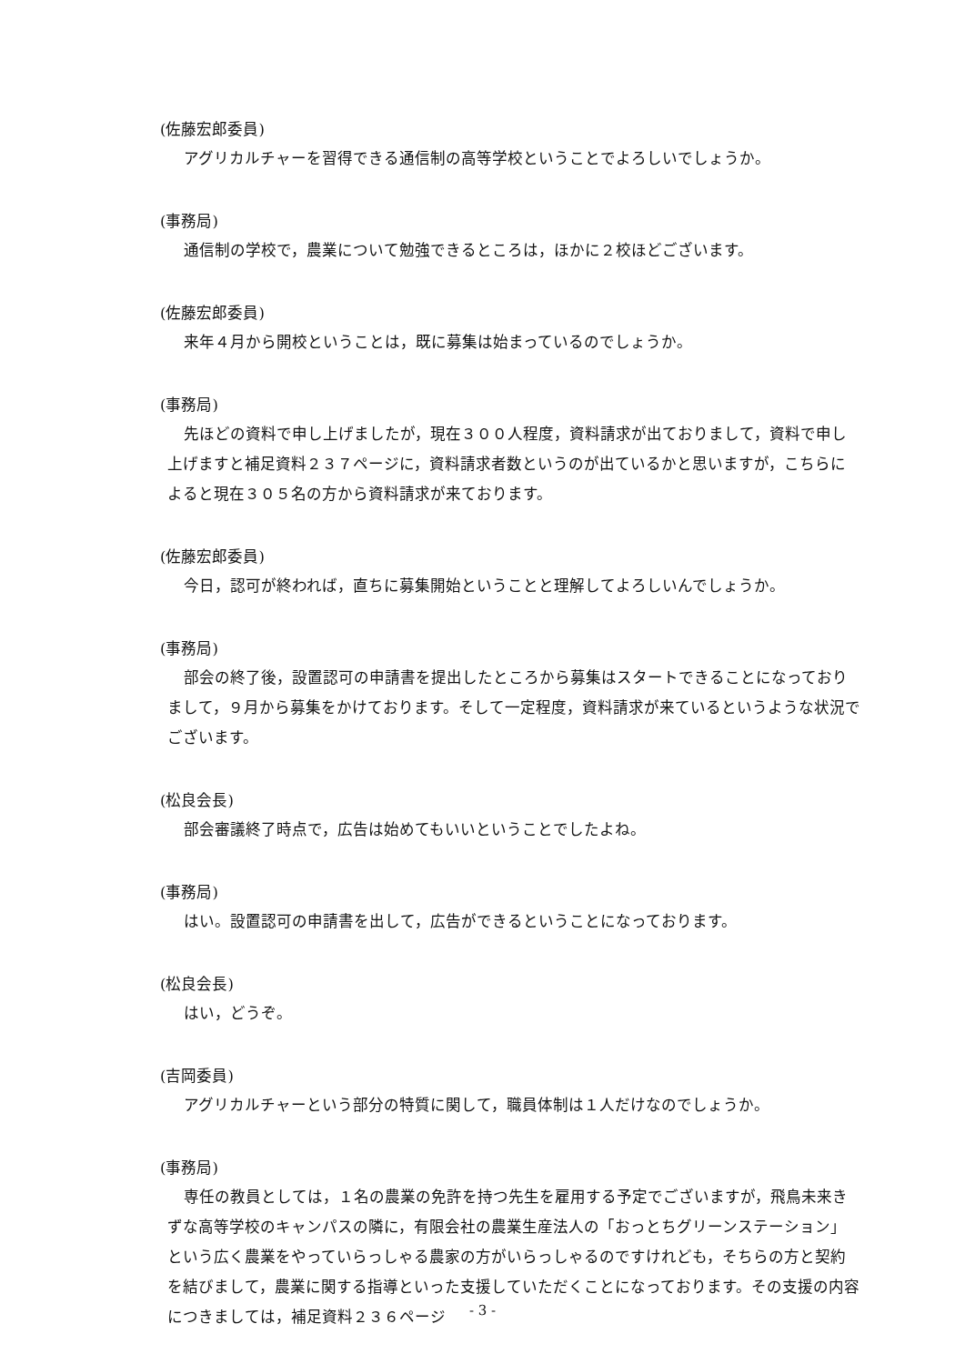(佐藤宏郎委員)
アグリカルチャーを習得できる通信制の高等学校ということでよろしいでしょうか。
(事務局)
通信制の学校で，農業について勉強できるところは，ほかに２校ほどございます。
(佐藤宏郎委員)
来年４月から開校ということは，既に募集は始まっているのでしょうか。
(事務局)
先ほどの資料で申し上げましたが，現在３００人程度，資料請求が出ておりまして，資料で申し上げますと補足資料２３７ページに，資料請求者数というのが出ているかと思いますが，こちらによると現在３０５名の方から資料請求が来ております。
(佐藤宏郎委員)
今日，認可が終われば，直ちに募集開始ということと理解してよろしいんでしょうか。
(事務局)
部会の終了後，設置認可の申請書を提出したところから募集はスタートできることになっておりまして，９月から募集をかけております。そして一定程度，資料請求が来ているというような状況でございます。
(松良会長)
部会審議終了時点で，広告は始めてもいいということでしたよね。
(事務局)
はい。設置認可の申請書を出して，広告ができるということになっております。
(松良会長)
はい，どうぞ。
(吉岡委員)
アグリカルチャーという部分の特質に関して，職員体制は１人だけなのでしょうか。
(事務局)
専任の教員としては，１名の農業の免許を持つ先生を雇用する予定でございますが，飛鳥未来きずな高等学校のキャンパスの隣に，有限会社の農業生産法人の「おっとちグリーンステーション」という広く農業をやっていらっしゃる農家の方がいらっしゃるのですけれども，そちらの方と契約を結びまして，農業に関する指導といった支援していただくことになっております。その支援の内容につきましては，補足資料２３６ページ
- 3 -